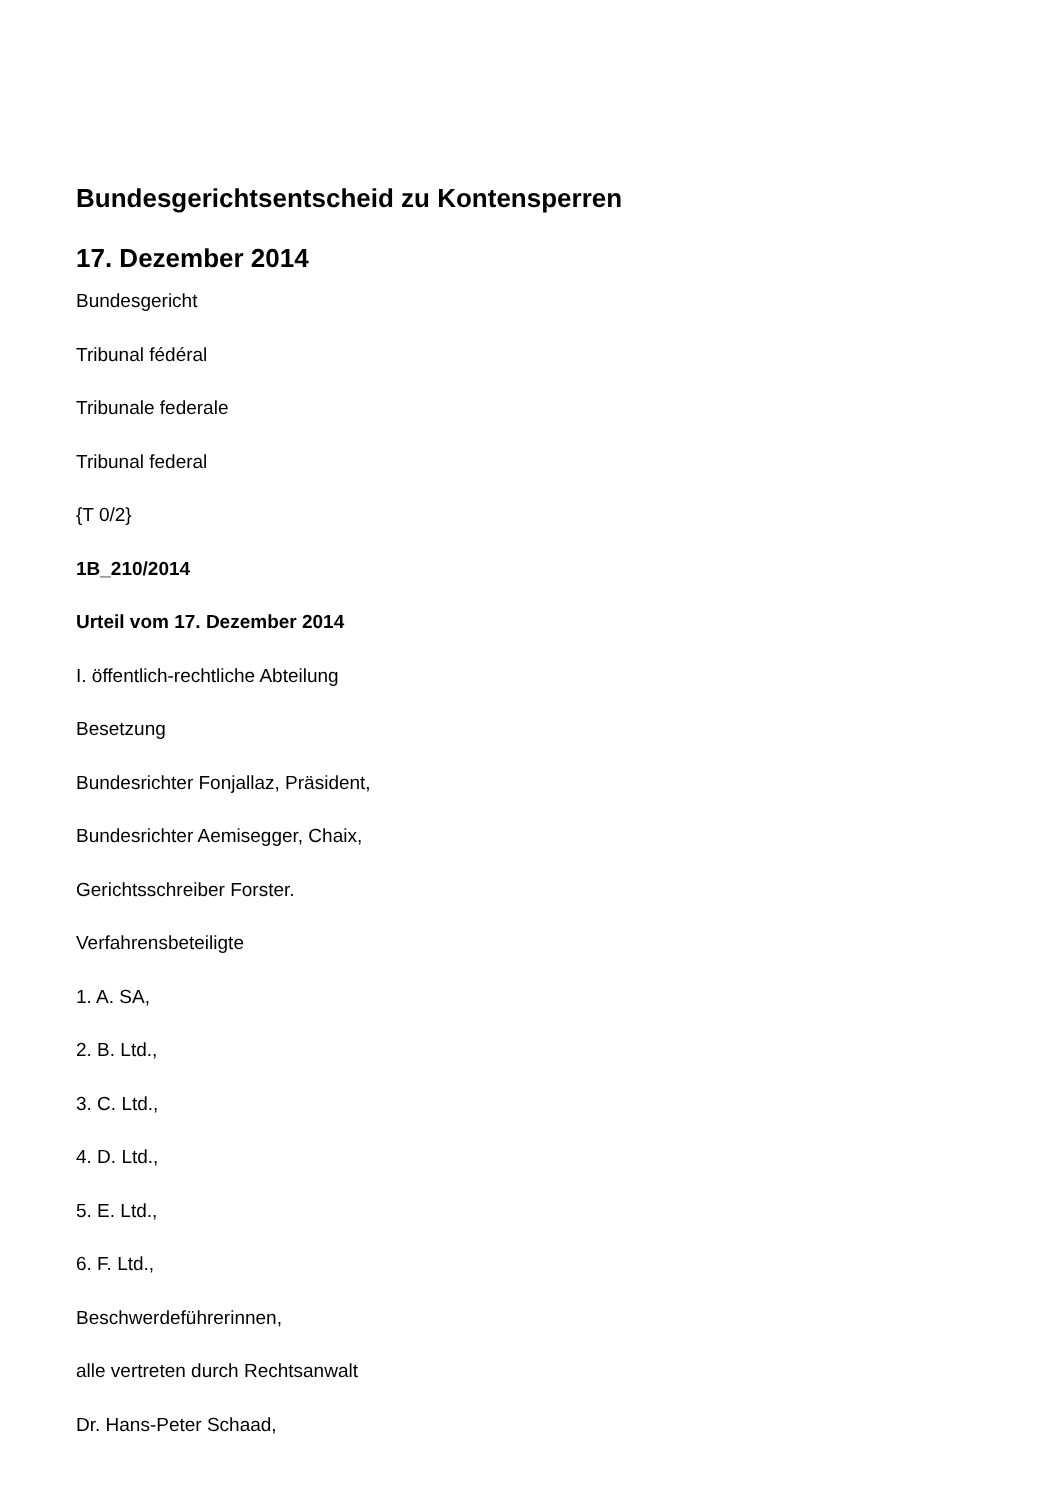Bundesgerichtsentscheid zu Kontensperren
17. Dezember 2014
Bundesgericht
Tribunal fédéral
Tribunale federale
Tribunal federal
{T 0/2}
1B_210/2014
Urteil vom 17. Dezember 2014
I. öffentlich-rechtliche Abteilung
Besetzung
Bundesrichter Fonjallaz, Präsident,
Bundesrichter Aemisegger, Chaix,
Gerichtsschreiber Forster.
Verfahrensbeteiligte
1. A. SA,
2. B. Ltd.,
3. C. Ltd.,
4. D. Ltd.,
5. E. Ltd.,
6. F. Ltd.,
Beschwerdeführerinnen,
alle vertreten durch Rechtsanwalt
Dr. Hans-Peter Schaad,